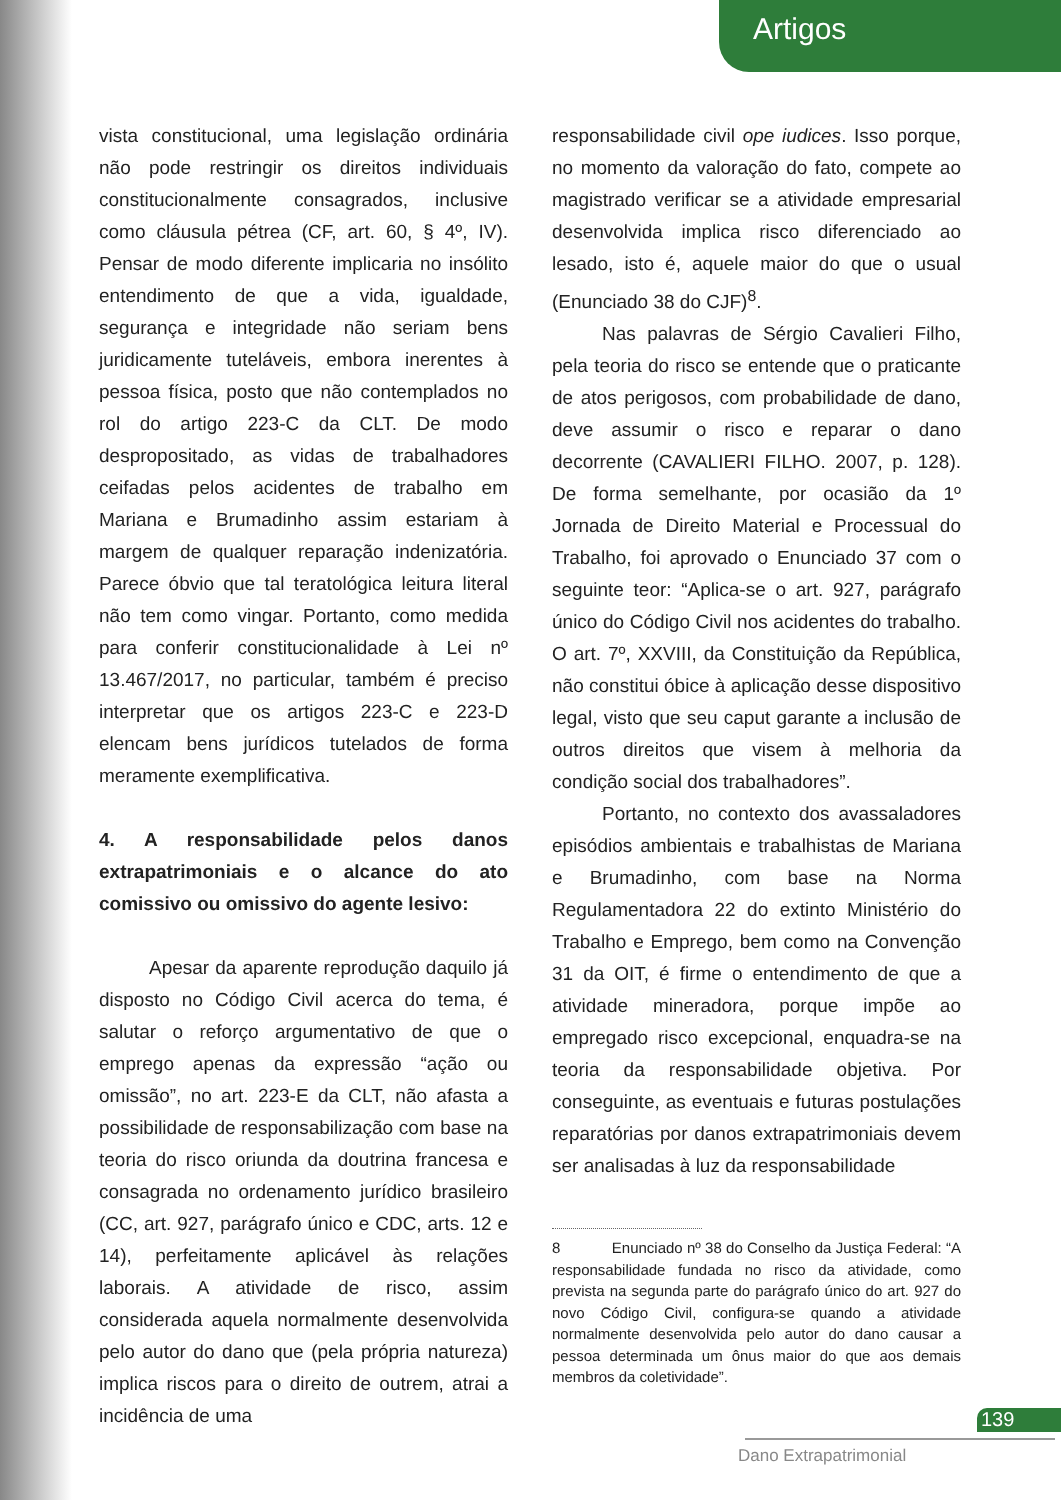Artigos
vista constitucional, uma legislação ordinária não pode restringir os direitos individuais constitucionalmente consagrados, inclusive como cláusula pétrea (CF, art. 60, § 4º, IV). Pensar de modo diferente implicaria no insólito entendimento de que a vida, igualdade, segurança e integridade não seriam bens juridicamente tuteláveis, embora inerentes à pessoa física, posto que não contemplados no rol do artigo 223-C da CLT. De modo despropositado, as vidas de trabalhadores ceifadas pelos acidentes de trabalho em Mariana e Brumadinho assim estariam à margem de qualquer reparação indenizatória. Parece óbvio que tal teratológica leitura literal não tem como vingar. Portanto, como medida para conferir constitucionalidade à Lei nº 13.467/2017, no particular, também é preciso interpretar que os artigos 223-C e 223-D elencam bens jurídicos tutelados de forma meramente exemplificativa.
4. A responsabilidade pelos danos extrapatrimoniais e o alcance do ato comissivo ou omissivo do agente lesivo:
Apesar da aparente reprodução daquilo já disposto no Código Civil acerca do tema, é salutar o reforço argumentativo de que o emprego apenas da expressão “ação ou omissão”, no art. 223-E da CLT, não afasta a possibilidade de responsabilização com base na teoria do risco oriunda da doutrina francesa e consagrada no ordenamento jurídico brasileiro (CC, art. 927, parágrafo único e CDC, arts. 12 e 14), perfeitamente aplicável às relações laborais. A atividade de risco, assim considerada aquela normalmente desenvolvida pelo autor do dano que (pela própria natureza) implica riscos para o direito de outrem, atrai a incidência de uma
responsabilidade civil ope iudices. Isso porque, no momento da valoração do fato, compete ao magistrado verificar se a atividade empresarial desenvolvida implica risco diferenciado ao lesado, isto é, aquele maior do que o usual (Enunciado 38 do CJF)<sup>8</sup>.
Nas palavras de Sérgio Cavalieri Filho, pela teoria do risco se entende que o praticante de atos perigosos, com probabilidade de dano, deve assumir o risco e reparar o dano decorrente (CAVALIERI FILHO. 2007, p. 128). De forma semelhante, por ocasião da 1º Jornada de Direito Material e Processual do Trabalho, foi aprovado o Enunciado 37 com o seguinte teor: “Aplica-se o art. 927, parágrafo único do Código Civil nos acidentes do trabalho. O art. 7º, XXVIII, da Constituição da República, não constitui óbice à aplicação desse dispositivo legal, visto que seu caput garante a inclusão de outros direitos que visem à melhoria da condição social dos trabalhadores”.
Portanto, no contexto dos avassaladores episódios ambientais e trabalhistas de Mariana e Brumadinho, com base na Norma Regulamentadora 22 do extinto Ministério do Trabalho e Emprego, bem como na Convenção 31 da OIT, é firme o entendimento de que a atividade mineradora, porque impõe ao empregado risco excepcional, enquadra-se na teoria da responsabilidade objetiva. Por conseguinte, as eventuais e futuras postulações reparatórias por danos extrapatrimoniais devem ser analisadas à luz da responsabilidade
8 Enunciado nº 38 do Conselho da Justiça Federal: “A responsabilidade fundada no risco da atividade, como prevista na segunda parte do parágrafo único do art. 927 do novo Código Civil, configura-se quando a atividade normalmente desenvolvida pelo autor do dano causar a pessoa determinada um ônus maior do que aos demais membros da coletividade”.
139
Dano Extrapatrimonial